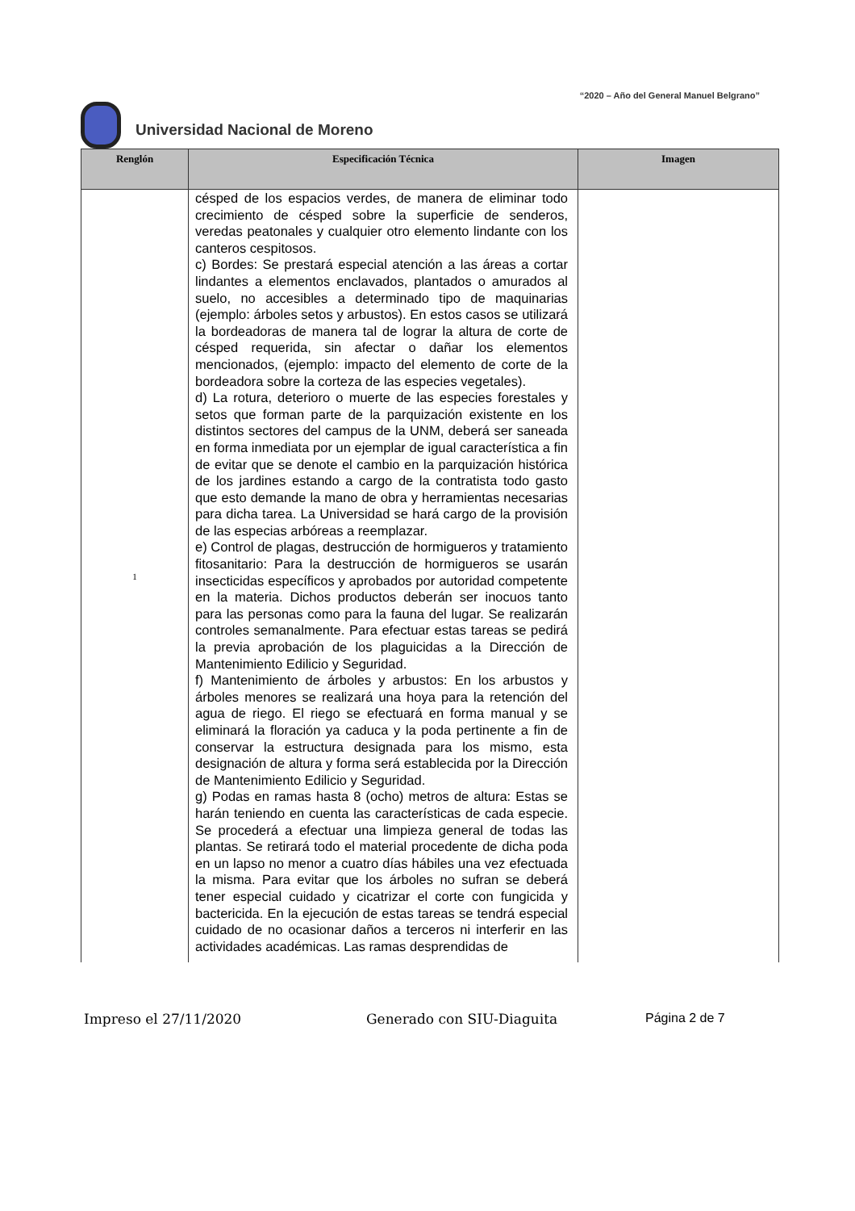“2020 – Año del General Manuel Belgrano”
Universidad Nacional de Moreno
| Renglón | Especificación Técnica | Imagen |
| --- | --- | --- |
| 1 | césped de los espacios verdes, de manera de eliminar todo crecimiento de césped sobre la superficie de senderos, veredas peatonales y cualquier otro elemento lindante con los canteros cespitosos. c) Bordes: Se prestará especial atención a las áreas a cortar lindantes a elementos enclavados, plantados o amurados al suelo, no accesibles a determinado tipo de maquinarias (ejemplo: árboles setos y arbustos). En estos casos se utilizará la bordeadoras de manera tal de lograr la altura de corte de césped requerida, sin afectar o dañar los elementos mencionados, (ejemplo: impacto del elemento de corte de la bordeadora sobre la corteza de las especies vegetales). d) La rotura, deterioro o muerte de las especies forestales y setos que forman parte de la parquización existente en los distintos sectores del campus de la UNM, deberá ser saneada en forma inmediata por un ejemplar de igual característica a fin de evitar que se denote el cambio en la parquización histórica de los jardines estando a cargo de la contratista todo gasto que esto demande la mano de obra y herramientas necesarias para dicha tarea. La Universidad se hará cargo de la provisión de las especias arbóreas a reemplazar. e) Control de plagas, destrucción de hormigueros y tratamiento fitosanitario: Para la destrucción de hormigueros se usarán insecticidas específicos y aprobados por autoridad competente en la materia. Dichos productos deberán ser inocuos tanto para las personas como para la fauna del lugar. Se realizarán controles semanalmente. Para efectuar estas tareas se pedirá la previa aprobación de los plaguicidas a la Dirección de Mantenimiento Edilicio y Seguridad. f) Mantenimiento de árboles y arbustos: En los arbustos y árboles menores se realizará una hoya para la retención del agua de riego. El riego se efectuará en forma manual y se eliminará la floración ya caduca y la poda pertinente a fin de conservar la estructura designada para los mismo, esta designación de altura y forma será establecida por la Dirección de Mantenimiento Edilicio y Seguridad. g) Podas en ramas hasta 8 (ocho) metros de altura: Estas se harán teniendo en cuenta las características de cada especie. Se procederá a efectuar una limpieza general de todas las plantas. Se retirará todo el material procedente de dicha poda en un lapso no menor a cuatro días hábiles una vez efectuada la misma. Para evitar que los árboles no sufran se deberá tener especial cuidado y cicatrizar el corte con fungicida y bactericida. En la ejecución de estas tareas se tendrá especial cuidado de no ocasionar daños a terceros ni interferir en las actividades académicas. Las ramas desprendidas de | |
Impreso el 27/11/2020 Generado con SIU-Diaguita Página 2 de 7